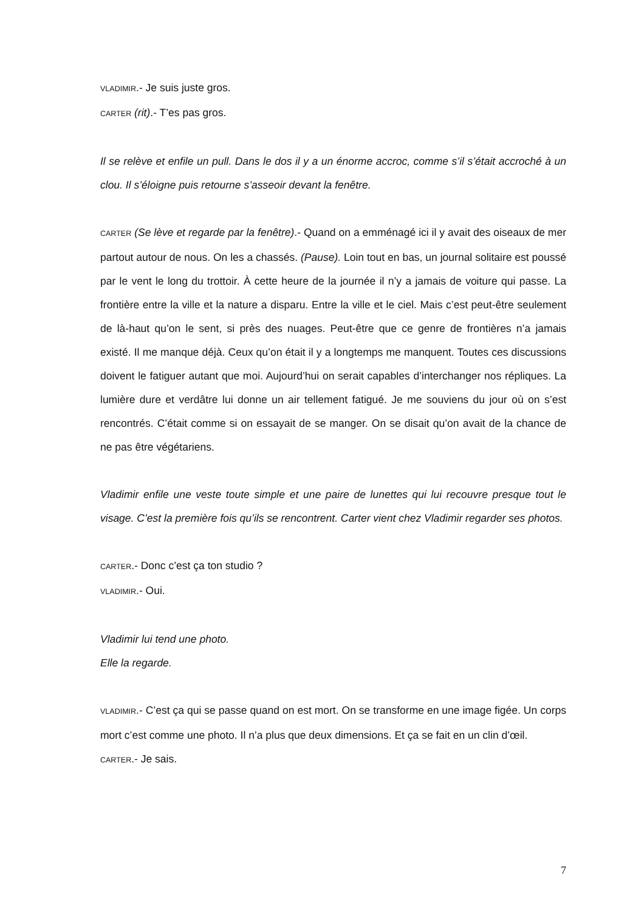VLADIMIR.- Je suis juste gros.
CARTER (rit).- T’es pas gros.
Il se relève et enfile un pull. Dans le dos il y a un énorme accroc, comme s’il s’était accroché à un clou. Il s’éloigne puis retourne s’asseoir devant la fenêtre.
CARTER (Se lève et regarde par la fenêtre).- Quand on a emménagé ici il y avait des oiseaux de mer partout autour de nous. On les a chassés. (Pause). Loin tout en bas, un journal solitaire est poussé par le vent le long du trottoir. À cette heure de la journée il n’y a jamais de voiture qui passe. La frontière entre la ville et la nature a disparu. Entre la ville et le ciel. Mais c’est peut-être seulement de là-haut qu’on le sent, si près des nuages. Peut-être que ce genre de frontières n’a jamais existé. Il me manque déjà. Ceux qu’on était il y a longtemps me manquent. Toutes ces discussions doivent le fatiguer autant que moi. Aujourd’hui on serait capables d’interchanger nos répliques. La lumière dure et verdâtre lui donne un air tellement fatigué. Je me souviens du jour où on s’est rencontrés. C’était comme si on essayait de se manger. On se disait qu’on avait de la chance de ne pas être végétariens.
Vladimir enfile une veste toute simple et une paire de lunettes qui lui recouvre presque tout le visage. C’est la première fois qu’ils se rencontrent. Carter vient chez Vladimir regarder ses photos.
CARTER.- Donc c’est ça ton studio ?
VLADIMIR.- Oui.
Vladimir lui tend une photo.
Elle la regarde.
VLADIMIR.- C’est ça qui se passe quand on est mort. On se transforme en une image figée. Un corps mort c’est comme une photo. Il n’a plus que deux dimensions. Et ça se fait en un clin d’œil.
CARTER.- Je sais.
7